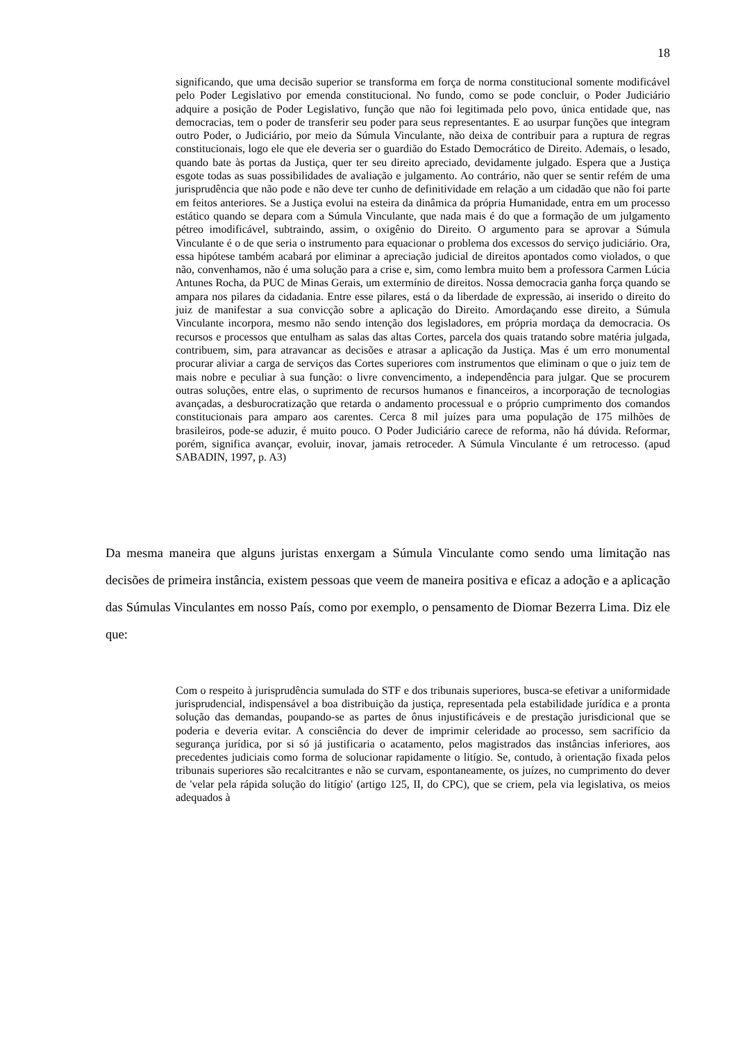18
significando, que uma decisão superior se transforma em força de norma constitucional somente modificável pelo Poder Legislativo por emenda constitucional. No fundo, como se pode concluir, o Poder Judiciário adquire a posição de Poder Legislativo, função que não foi legitimada pelo povo, única entidade que, nas democracias, tem o poder de transferir seu poder para seus representantes. E ao usurpar funções que integram outro Poder, o Judiciário, por meio da Súmula Vinculante, não deixa de contribuir para a ruptura de regras constitucionais, logo ele que ele deveria ser o guardião do Estado Democrático de Direito. Ademais, o lesado, quando bate às portas da Justiça, quer ter seu direito apreciado, devidamente julgado. Espera que a Justiça esgote todas as suas possibilidades de avaliação e julgamento. Ao contrário, não quer se sentir refém de uma jurisprudência que não pode e não deve ter cunho de definitividade em relação a um cidadão que não foi parte em feitos anteriores. Se a Justiça evolui na esteira da dinâmica da própria Humanidade, entra em um processo estático quando se depara com a Súmula Vinculante, que nada mais é do que a formação de um julgamento pétreo imodificável, subtraindo, assim, o oxigênio do Direito. O argumento para se aprovar a Súmula Vinculante é o de que seria o instrumento para equacionar o problema dos excessos do serviço judiciário. Ora, essa hipótese também acabará por eliminar a apreciação judicial de direitos apontados como violados, o que não, convenhamos, não é uma solução para a crise e, sim, como lembra muito bem a professora Carmen Lúcia Antunes Rocha, da PUC de Minas Gerais, um extermínio de direitos. Nossa democracia ganha força quando se ampara nos pilares da cidadania. Entre esse pilares, está o da liberdade de expressão, ai inserido o direito do juiz de manifestar a sua convicção sobre a aplicação do Direito. Amordaçando esse direito, a Súmula Vinculante incorpora, mesmo não sendo intenção dos legisladores, em própria mordaça da democracia. Os recursos e processos que entulham as salas das altas Cortes, parcela dos quais tratando sobre matéria julgada, contribuem, sim, para atravancar as decisões e atrasar a aplicação da Justiça. Mas é um erro monumental procurar aliviar a carga de serviços das Cortes superiores com instrumentos que eliminam o que o juiz tem de mais nobre e peculiar à sua função: o livre convencimento, a independência para julgar. Que se procurem outras soluções, entre elas, o suprimento de recursos humanos e financeiros, a incorporação de tecnologias avançadas, a desburocratização que retarda o andamento processual e o próprio cumprimento dos comandos constitucionais para amparo aos carentes. Cerca 8 mil juízes para uma população de 175 milhões de brasileiros, pode-se aduzir, é muito pouco. O Poder Judiciário carece de reforma, não há dúvida. Reformar, porém, significa avançar, evoluir, inovar, jamais retroceder. A Súmula Vinculante é um retrocesso. (apud SABADIN, 1997, p. A3)
Da mesma maneira que alguns juristas enxergam a Súmula Vinculante como sendo uma limitação nas decisões de primeira instância, existem pessoas que veem de maneira positiva e eficaz a adoção e a aplicação das Súmulas Vinculantes em nosso País, como por exemplo, o pensamento de Diomar Bezerra Lima. Diz ele que:
Com o respeito à jurisprudência sumulada do STF e dos tribunais superiores, busca-se efetivar a uniformidade jurisprudencial, indispensável a boa distribuição da justiça, representada pela estabilidade jurídica e a pronta solução das demandas, poupando-se as partes de ônus injustificáveis e de prestação jurisdicional que se poderia e deveria evitar. A consciência do dever de imprimir celeridade ao processo, sem sacrifício da segurança jurídica, por si só já justificaria o acatamento, pelos magistrados das instâncias inferiores, aos precedentes judiciais como forma de solucionar rapidamente o litígio. Se, contudo, à orientação fixada pelos tribunais superiores são recalcitrantes e não se curvam, espontaneamente, os juízes, no cumprimento do dever de 'velar pela rápida solução do litígio' (artigo 125, II, do CPC), que se criem, pela via legislativa, os meios adequados à